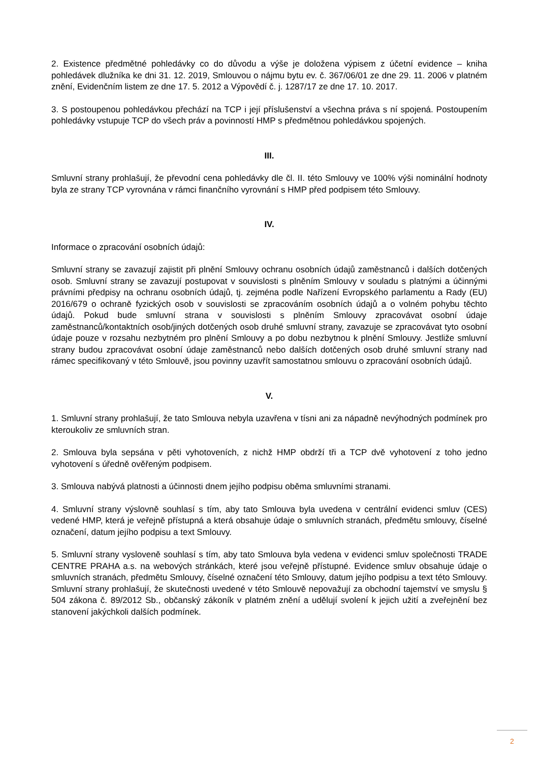2. Existence předmětné pohledávky co do důvodu a výše je doložena výpisem z účetní evidence – kniha pohledávek dlužníka ke dni 31. 12. 2019, Smlouvou o nájmu bytu ev. č. 367/06/01 ze dne 29. 11. 2006 v platném znění, Evidenčním listem ze dne 17. 5. 2012 a Výpovědí č. j. 1287/17 ze dne 17. 10. 2017.
3. S postoupenou pohledávkou přechází na TCP i její příslušenství a všechna práva s ní spojená. Postoupením pohledávky vstupuje TCP do všech práv a povinností HMP s předmětnou pohledávkou spojených.
III.
Smluvní strany prohlašují, že převodní cena pohledávky dle čl. II. této Smlouvy ve 100% výši nominální hodnoty byla ze strany TCP vyrovnána v rámci finančního vyrovnání s HMP před podpisem této Smlouvy.
IV.
Informace o zpracování osobních údajů:
Smluvní strany se zavazují zajistit při plnění Smlouvy ochranu osobních údajů zaměstnanců i dalších dotčených osob. Smluvní strany se zavazují postupovat v souvislosti s plněním Smlouvy v souladu s platnými a účinnými právními předpisy na ochranu osobních údajů, tj. zejména podle Nařízení Evropského parlamentu a Rady (EU) 2016/679 o ochraně fyzických osob v souvislosti se zpracováním osobních údajů a o volném pohybu těchto údajů. Pokud bude smluvní strana v souvislosti s plněním Smlouvy zpracovávat osobní údaje zaměstnanců/kontaktních osob/jiných dotčených osob druhé smluvní strany, zavazuje se zpracovávat tyto osobní údaje pouze v rozsahu nezbytném pro plnění Smlouvy a po dobu nezbytnou k plnění Smlouvy. Jestliže smluvní strany budou zpracovávat osobní údaje zaměstnanců nebo dalších dotčených osob druhé smluvní strany nad rámec specifikovaný v této Smlouvě, jsou povinny uzavřít samostatnou smlouvu o zpracování osobních údajů.
V.
1. Smluvní strany prohlašují, že tato Smlouva nebyla uzavřena v tísni ani za nápadně nevýhodných podmínek pro kteroukoliv ze smluvních stran.
2. Smlouva byla sepsána v pěti vyhotoveních, z nichž HMP obdrží tři a TCP dvě vyhotovení z toho jedno vyhotovení s úředně ověřeným podpisem.
3. Smlouva nabývá platnosti a účinnosti dnem jejího podpisu oběma smluvními stranami.
4. Smluvní strany výslovně souhlasí s tím, aby tato Smlouva byla uvedena v centrální evidenci smluv (CES) vedené HMP, která je veřejně přístupná a která obsahuje údaje o smluvních stranách, předmětu smlouvy, číselné označení, datum jejího podpisu a text Smlouvy.
5. Smluvní strany vysloveně souhlasí s tím, aby tato Smlouva byla vedena v evidenci smluv společnosti TRADE CENTRE PRAHA a.s. na webových stránkách, které jsou veřejně přístupné. Evidence smluv obsahuje údaje o smluvních stranách, předmětu Smlouvy, číselné označení této Smlouvy, datum jejího podpisu a text této Smlouvy. Smluvní strany prohlašují, že skutečnosti uvedené v této Smlouvě nepovažují za obchodní tajemství ve smyslu § 504 zákona č. 89/2012 Sb., občanský zákoník v platném znění a udělují svolení k jejich užití a zveřejnění bez stanovení jakýchkoli dalších podmínek.
2